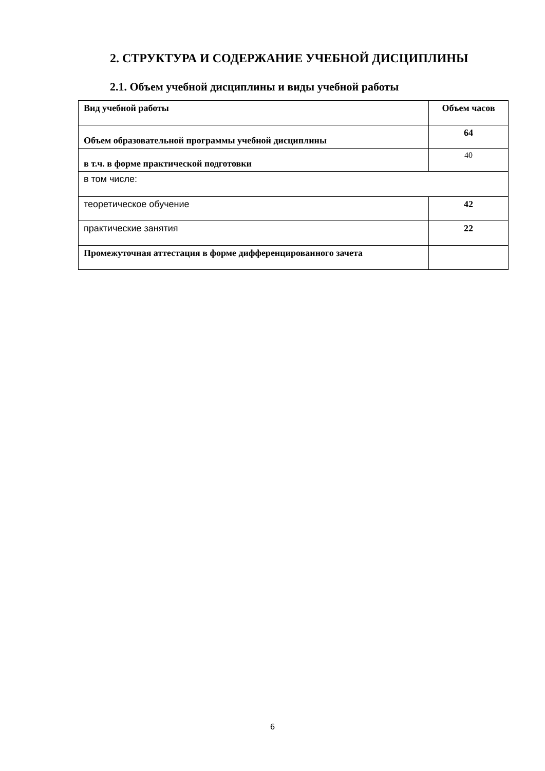2. СТРУКТУРА И СОДЕРЖАНИЕ УЧЕБНОЙ ДИСЦИПЛИНЫ
2.1. Объем учебной дисциплины и виды учебной работы
| Вид учебной работы | Объем часов |
| Объем образовательной программы учебной дисциплины | 64 |
| в т.ч. в форме практической подготовки | 40 |
| в том числе: | |
| теоретическое обучение | 42 |
| практические занятия | 22 |
| Промежуточная аттестация в форме дифференцированного зачета | |
6